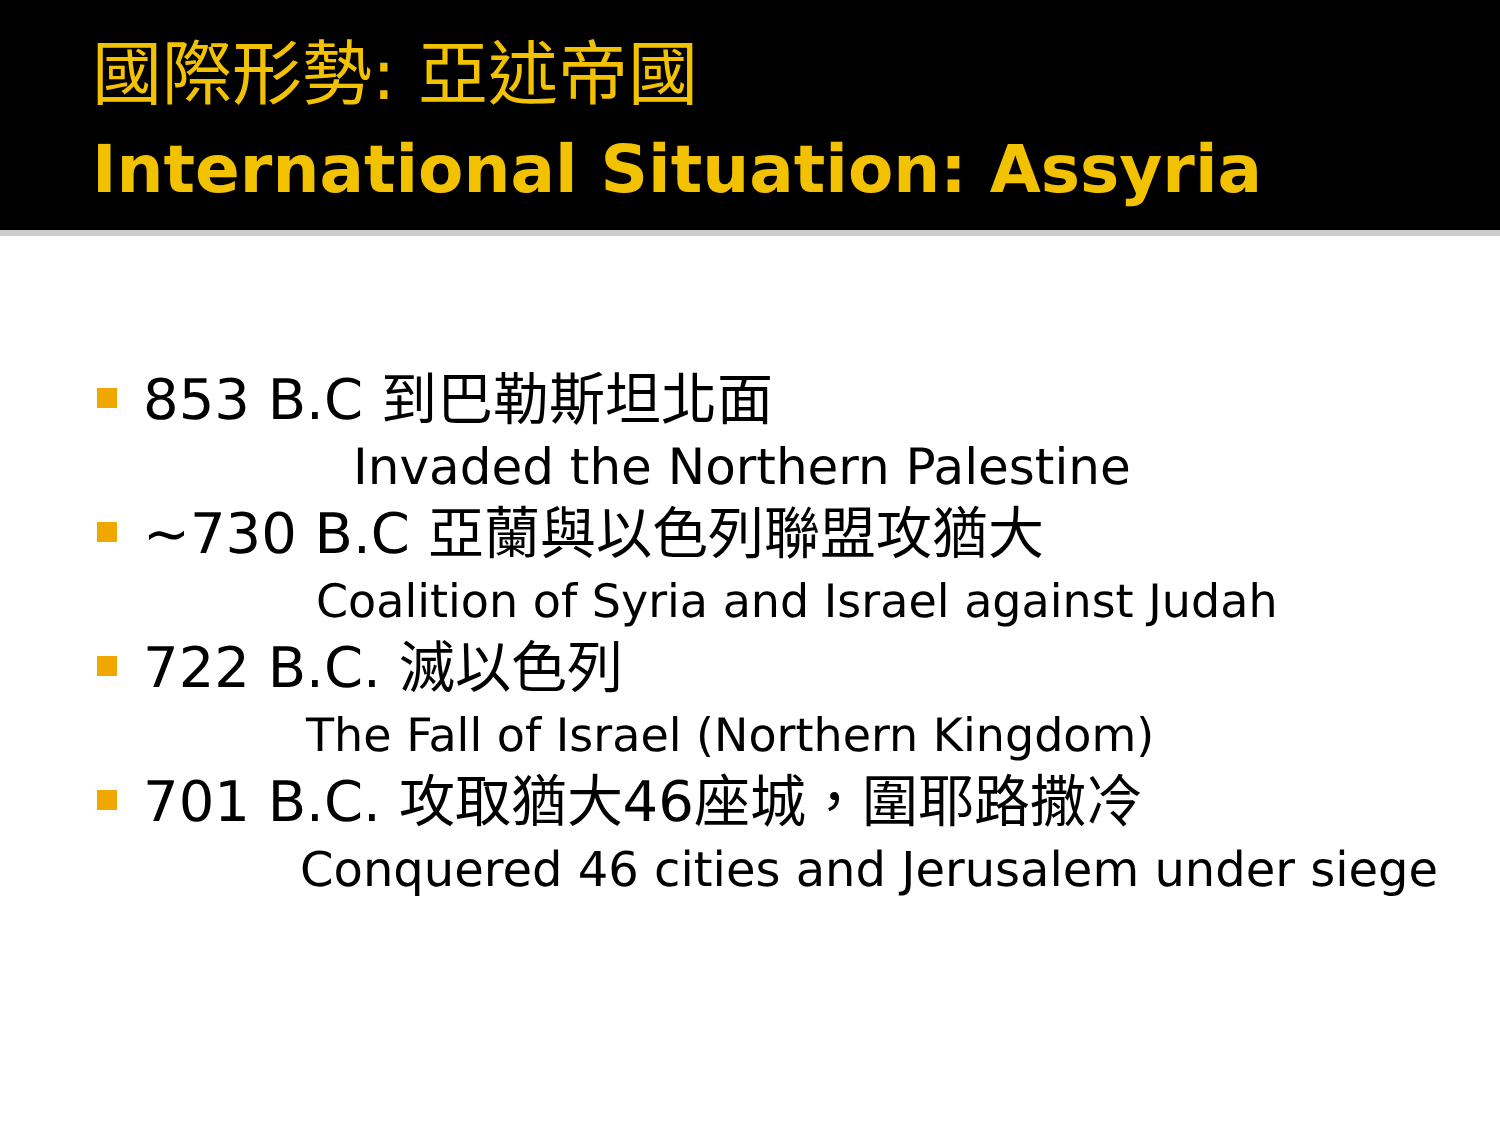國際形勢: 亞述帝國
International Situation: Assyria
853 B.C 到巴勒斯坦北面
Invaded the Northern Palestine
~730 B.C 亞蘭與以色列聯盟攻猶大
Coalition of Syria and Israel against Judah
722 B.C. 滅以色列
The Fall of Israel (Northern Kingdom)
701 B.C. 攻取猶大46座城，圍耶路撒冷
Conquered 46 cities and Jerusalem under siege